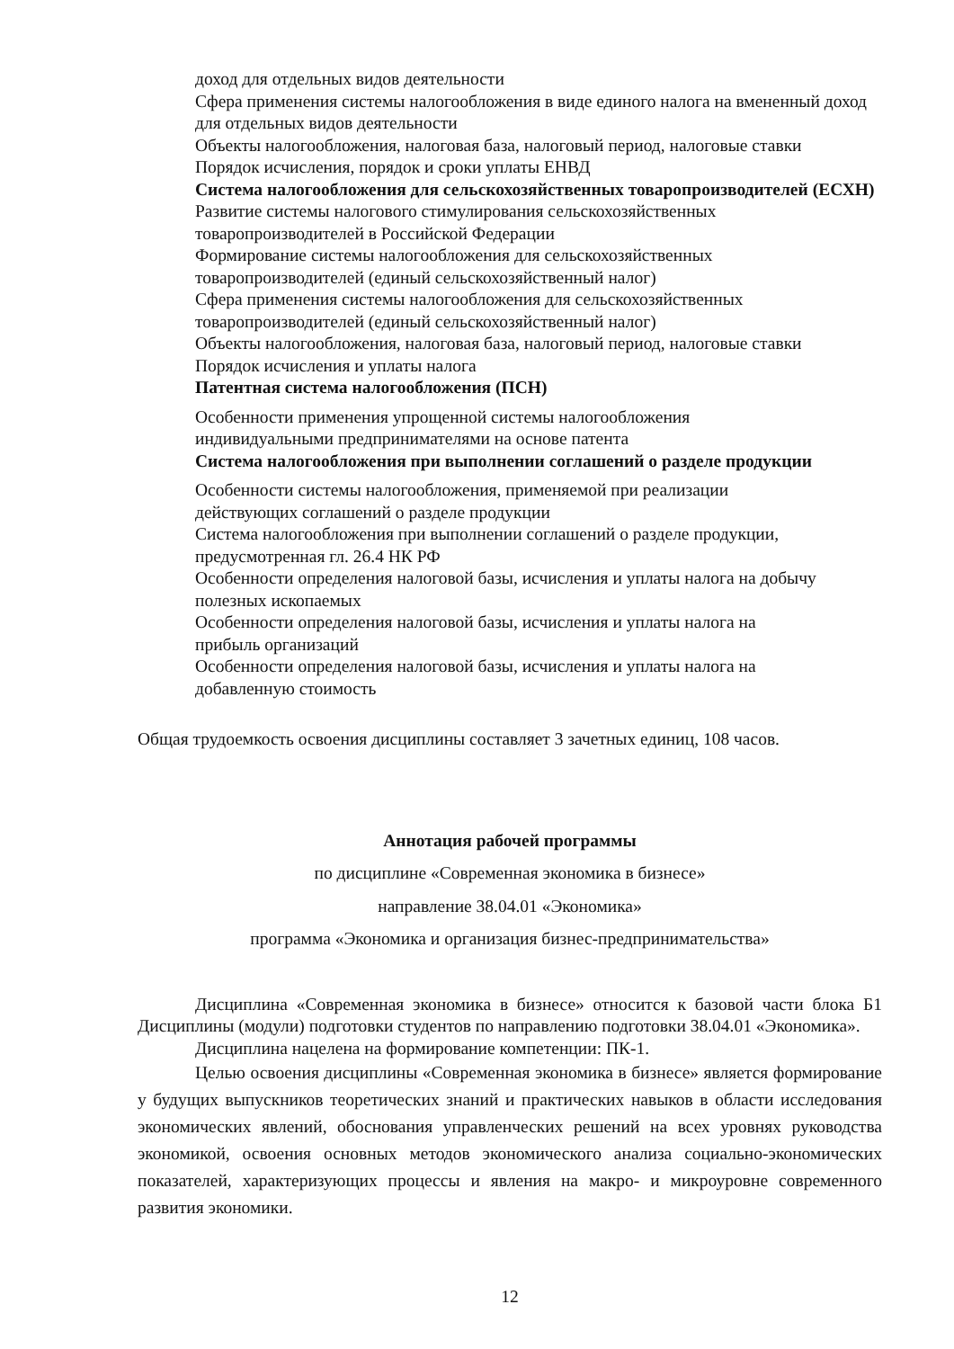доход для отдельных видов деятельности
Сфера применения системы налогообложения в виде единого налога на вмененный доход для отдельных видов деятельности
Объекты налогообложения, налоговая база, налоговый период, налоговые ставки
Порядок исчисления, порядок и сроки уплаты ЕНВД
Система налогообложения для сельскохозяйственных товаропроизводителей (ЕСХН)
Развитие системы налогового стимулирования сельскохозяйственных
товаропроизводителей в Российской Федерации
Формирование системы налогообложения для сельскохозяйственных
товаропроизводителей (единый сельскохозяйственный налог)
Сфера применения системы налогообложения для сельскохозяйственных
товаропроизводителей (единый сельскохозяйственный налог)
Объекты налогообложения, налоговая база, налоговый период, налоговые ставки
Порядок исчисления и уплаты налога
Патентная система налогообложения (ПСН)
Особенности применения упрощенной системы налогообложения
индивидуальными предпринимателями на основе патента
Система налогообложения при выполнении соглашений о разделе продукции
Особенности системы налогообложения, применяемой при реализации
действующих соглашений о разделе продукции
Система налогообложения при выполнении соглашений о разделе продукции,
предусмотренная гл. 26.4 НК РФ
Особенности определения налоговой базы, исчисления и уплаты налога на добычу полезных ископаемых
Особенности определения налоговой базы, исчисления и уплаты налога на
прибыль организаций
Особенности определения налоговой базы, исчисления и уплаты налога на
добавленную стоимость
Общая трудоемкость освоения дисциплины составляет 3 зачетных единиц, 108 часов.
Аннотация рабочей программы
по дисциплине «Современная экономика в бизнесе»
направление 38.04.01 «Экономика»
программа «Экономика и организация бизнес-предпринимательства»
Дисциплина «Современная экономика в бизнесе» относится к базовой части блока Б1 Дисциплины (модули) подготовки студентов по направлению подготовки 38.04.01 «Экономика».
Дисциплина нацелена на формирование компетенции: ПК-1.
Целью освоения дисциплины «Современная экономика в бизнесе» является формирование у будущих выпускников теоретических знаний и практических навыков в области исследования экономических явлений, обоснования управленческих решений на всех уровнях руководства экономикой, освоения основных методов экономического анализа социально-экономических показателей, характеризующих процессы и явления на макро- и микроуровне современного развития экономики.
12